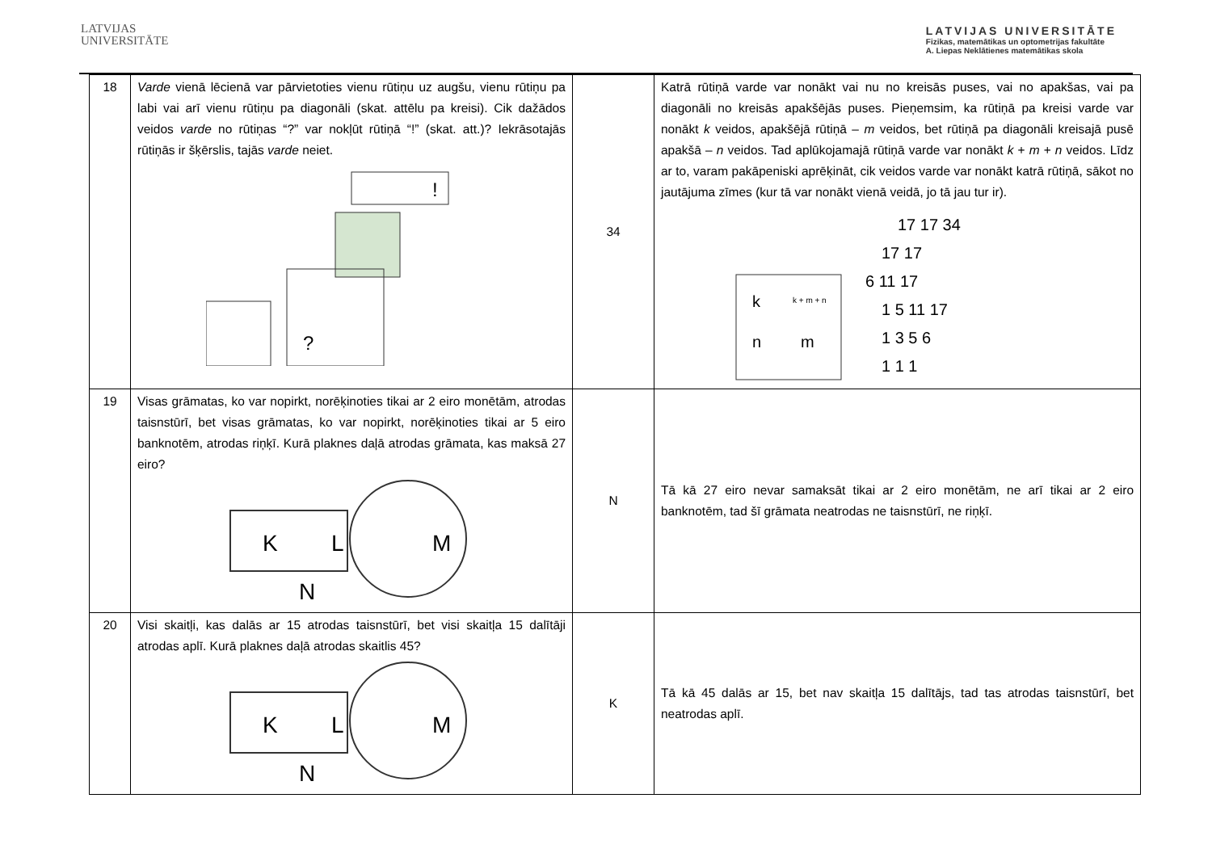LATVIJAS
UNIVERSITĀTE
LATVIJAS UNIVERSITĀTE
Fizikas, matemātikas un optometrijas fakultāte
A. Liepas Neklātienes matemātikas skola
| 18 | Varde vienā lēcienā var pārvietoties vienu rūtiņu uz augšu, vienu rūtiņu pa labi vai arī vienu rūtiņu pa diagonāli (skat. attēlu pa kreisi). Cik dažādos veidos varde no rūtiņas “?” var nokļūt rūtiņā “!” (skat. att.)? Iekrāsotajās rūtiņās ir šķērslis, tajās varde neiet. ? ! | 34 | Katrā rūtiņā varde var nonākt vai nu no kreisās puses, vai no apakšas, vai pa diagonāli no kreisās apakšējās puses. Pieņemsim, ka rūtiņā pa kreisi varde var nonākt k veidos, apakšējā rūtiņā – m veidos, bet rūtiņā pa diagonāli kreisajā pusē apakšā – n veidos. Tad aplūkojamajā rūtiņā varde var nonākt k + m + n veidos. Līdz ar to, varam pakāpeniski aprēķināt, cik veidos varde var nonākt katrā rūtiņā, sākot no jautājuma zīmes (kur tā var nonākt vienā veidā, jo tā jau tur ir). k k + m + n n m 17 17 34 17 17 6 11 17 1 5 11 17 1 3 5 6 1 1 1 |
| 19 | Visas grāmatas, ko var nopirkt, norēķinoties tikai ar 2 eiro monētām, atrodas taisnstūrī, bet visas grāmatas, ko var nopirkt, norēķinoties tikai ar 5 eiro banknotēm, atrodas riņķī. Kurā plaknes daļā atrodas grāmata, kas maksā 27 eiro? K L M N | N | Tā kā 27 eiro nevar samaksāt tikai ar 2 eiro monētām, ne arī tikai ar 2 eiro banknotēm, tad šī grāmata neatrodas ne taisnstūrī, ne riņķī. |
| 20 | Visi skaitļi, kas dalās ar 15 atrodas taisnstūrī, bet visi skaitļa 15 dalītāji atrodas aplī. Kurā plaknes daļā atrodas skaitlis 45? K L M N | K | Tā kā 45 dalās ar 15, bet nav skaitļa 15 dalītājs, tad tas atrodas taisnstūrī, bet neatrodas aplī. |